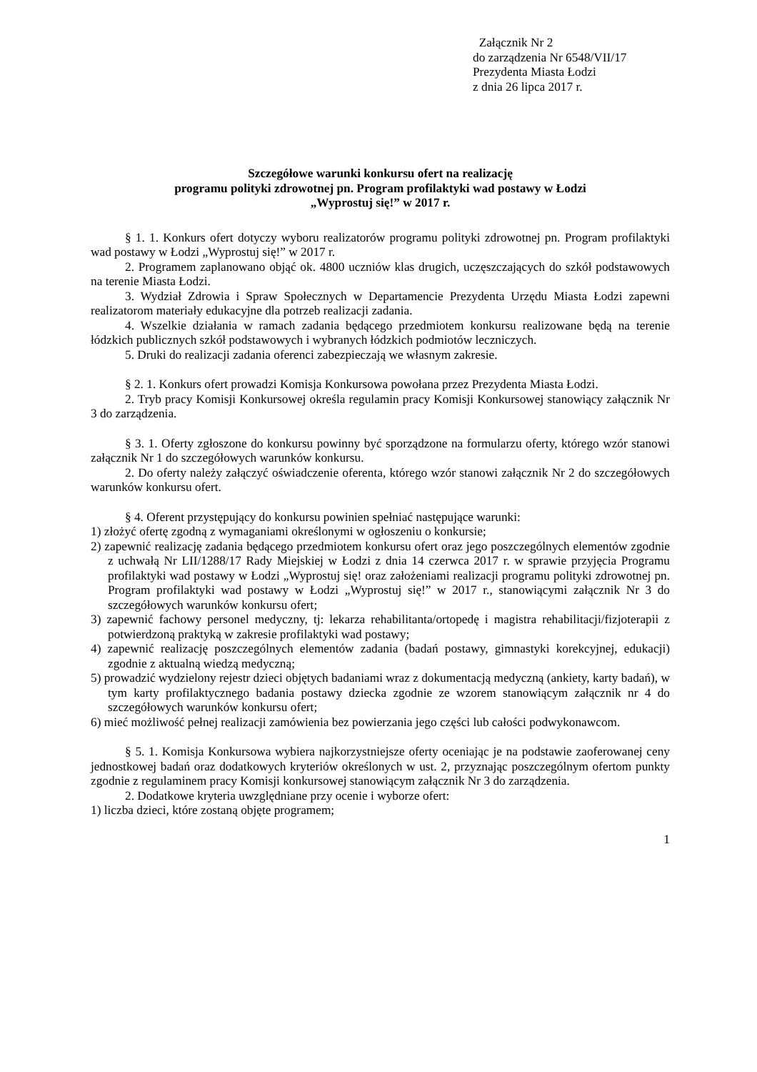Załącznik Nr 2
do zarządzenia Nr 6548/VII/17
Prezydenta Miasta Łodzi
z dnia 26 lipca 2017 r.
Szczegółowe warunki konkursu ofert na realizację
programu polityki zdrowotnej pn. Program profilaktyki wad postawy w Łodzi
„Wyprostuj się!” w 2017 r.
§ 1. 1. Konkurs ofert dotyczy wyboru realizatorów programu polityki zdrowotnej pn. Program profilaktyki wad postawy w Łodzi „Wyprostuj się!” w 2017 r.
2. Programem zaplanowano objąć ok. 4800 uczniów klas drugich, uczęszczających do szkół podstawowych na terenie Miasta Łodzi.
3. Wydział Zdrowia i Spraw Społecznych w Departamencie Prezydenta Urzędu Miasta Łodzi zapewni realizatorom materiały edukacyjne dla potrzeb realizacji zadania.
4. Wszelkie działania w ramach zadania będącego przedmiotem konkursu realizowane będą na terenie łódzkich publicznych szkół podstawowych i wybranych łódzkich podmiotów leczniczych.
5. Druki do realizacji zadania oferenci zabezpieczają we własnym zakresie.
§ 2. 1. Konkurs ofert prowadzi Komisja Konkursowa powołana przez Prezydenta Miasta Łodzi.
2. Tryb pracy Komisji Konkursowej określa regulamin pracy Komisji Konkursowej stanowiący załącznik Nr 3 do zarządzenia.
§ 3. 1. Oferty zgłoszone do konkursu powinny być sporządzone na formularzu oferty, którego wzór stanowi załącznik Nr 1 do szczegółowych warunków konkursu.
2. Do oferty należy załączyć oświadczenie oferenta, którego wzór stanowi załącznik Nr 2 do szczegółowych warunków konkursu ofert.
§ 4. Oferent przystępujący do konkursu powinien spełniać następujące warunki:
1) złożyć ofertę zgodną z wymaganiami określonymi w ogłoszeniu o konkursie;
2) zapewnić realizację zadania będącego przedmiotem konkursu ofert oraz jego poszczególnych elementów zgodnie z uchwałą Nr LII/1288/17 Rady Miejskiej w Łodzi z dnia 14 czerwca 2017 r. w sprawie przyjęcia Programu profilaktyki wad postawy w Łodzi „Wyprostuj się! oraz założeniami realizacji programu polityki zdrowotnej pn. Program profilaktyki wad postawy w Łodzi „Wyprostuj się!” w 2017 r., stanowiącymi załącznik Nr 3 do szczegółowych warunków konkursu ofert;
3) zapewnić fachowy personel medyczny, tj: lekarza rehabilitanta/ortopedę i magistra rehabilitacji/fizjoterapii z potwierdzoną praktyką w zakresie profilaktyki wad postawy;
4) zapewnić realizację poszczególnych elementów zadania (badań postawy, gimnastyki korekcyjnej, edukacji) zgodnie z aktualną wiedzą medyczną;
5) prowadzić wydzielony rejestr dzieci objętych badaniami wraz z dokumentacją medyczną (ankiety, karty badań), w tym karty profilaktycznego badania postawy dziecka zgodnie ze wzorem stanowiącym załącznik nr 4 do szczegółowych warunków konkursu ofert;
6) mieć możliwość pełnej realizacji zamówienia bez powierzania jego części lub całości podwykonawcom.
§ 5. 1. Komisja Konkursowa wybiera najkorzystniejsze oferty oceniając je na podstawie zaoferowanej ceny jednostkowej badań oraz dodatkowych kryteriów określonych w ust. 2, przyznając poszczególnym ofertom punkty zgodnie z regulaminem pracy Komisji konkursowej stanowiącym załącznik Nr 3 do zarządzenia.
2. Dodatkowe kryteria uwzględniane przy ocenie i wyborze ofert:
1) liczba dzieci, które zostaną objęte programem;
1